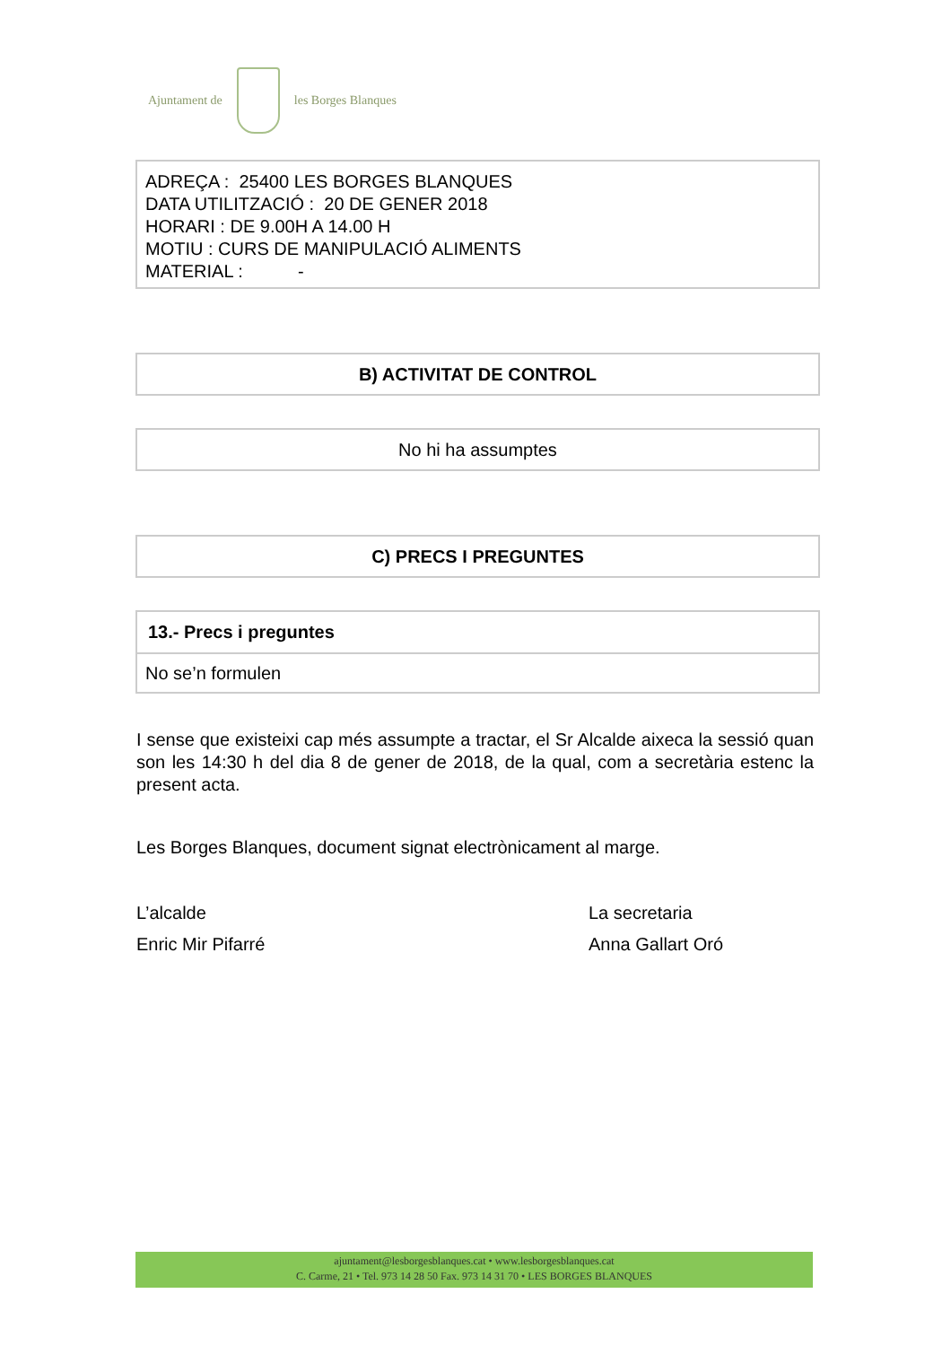Ajuntament de les Borges Blanques
ADREÇA : 25400 LES BORGES BLANQUES
DATA UTILITZACIÓ : 20 DE GENER 2018
HORARI : DE 9.00H A 14.00 H
MOTIU : CURS DE MANIPULACIÓ ALIMENTS
MATERIAL : -
B) ACTIVITAT DE CONTROL
No hi ha assumptes
C) PRECS I PREGUNTES
| 13.- Precs i preguntes |
| --- |
| No se’n formulen |
I sense que existeixi cap més assumpte a tractar, el Sr Alcalde aixeca la sessió quan son les 14:30 h del dia 8 de gener de 2018, de la qual, com a secretària estenc la present acta.
Les Borges Blanques, document signat electrònicament al marge.
L’alcalde
Enric Mir Pifarré
La secretaria
Anna Gallart Oró
ajuntament@lesborgesblanques.cat • www.lesborgesblanques.cat
C. Carme, 21 • Tel. 973 14 28 50 Fax. 973 14 31 70 • LES BORGES BLANQUES